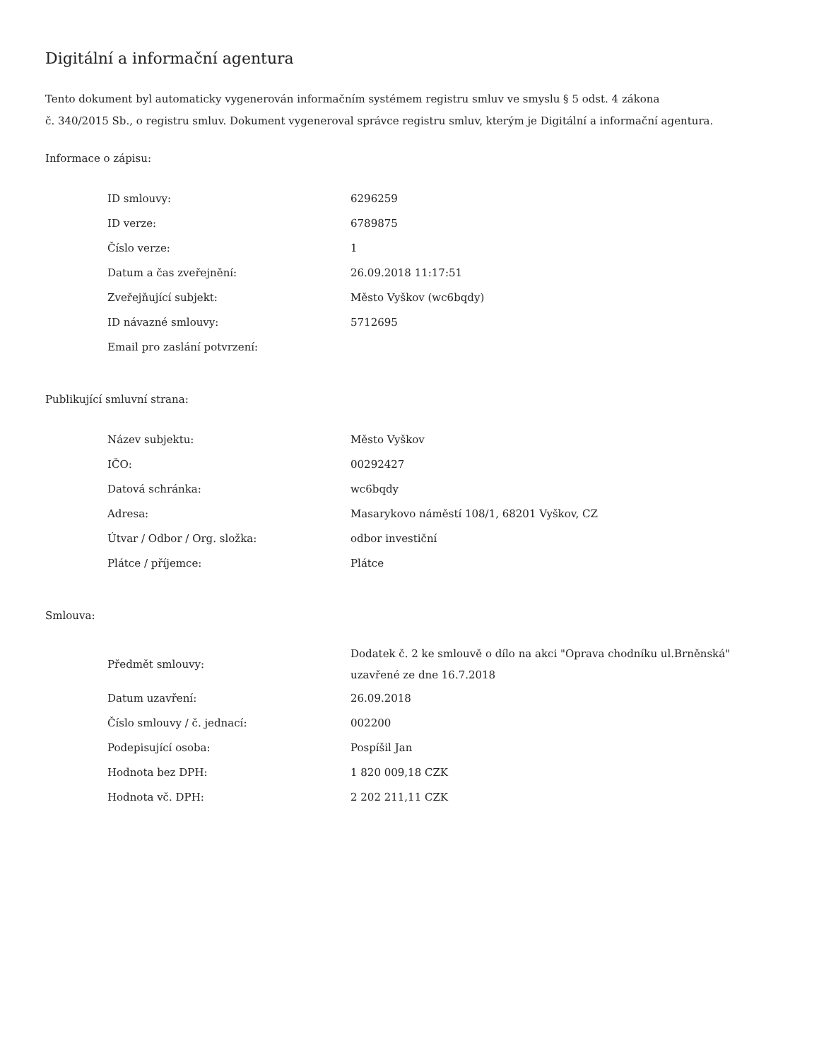Digitální a informační agentura
Tento dokument byl automaticky vygenerován informačním systémem registru smluv ve smyslu § 5 odst. 4 zákona
č. 340/2015 Sb., o registru smluv. Dokument vygeneroval správce registru smluv, kterým je Digitální a informační agentura.
Informace o zápisu:
| ID smlouvy: | 6296259 |
| ID verze: | 6789875 |
| Číslo verze: | 1 |
| Datum a čas zveřejnění: | 26.09.2018 11:17:51 |
| Zveřejňující subjekt: | Město Vyškov (wc6bqdy) |
| ID návazné smlouvy: | 5712695 |
| Email pro zaslání potvrzení: | |
Publikující smluvní strana:
| Název subjektu: | Město Vyškov |
| IČO: | 00292427 |
| Datová schránka: | wc6bqdy |
| Adresa: | Masarykovo náměstí 108/1, 68201 Vyškov, CZ |
| Útvar / Odbor / Org. složka: | odbor investiční |
| Plátce / příjemce: | Plátce |
Smlouva:
| Předmět smlouvy: | Dodatek č. 2 ke smlouvě o dílo na akci "Oprava chodníku ul.Brněnská" uzavřené ze dne 16.7.2018 |
| Datum uzavření: | 26.09.2018 |
| Číslo smlouvy / č. jednací: | 002200 |
| Podepisující osoba: | Pospíšil Jan |
| Hodnota bez DPH: | 1 820 009,18 CZK |
| Hodnota vč. DPH: | 2 202 211,11 CZK |